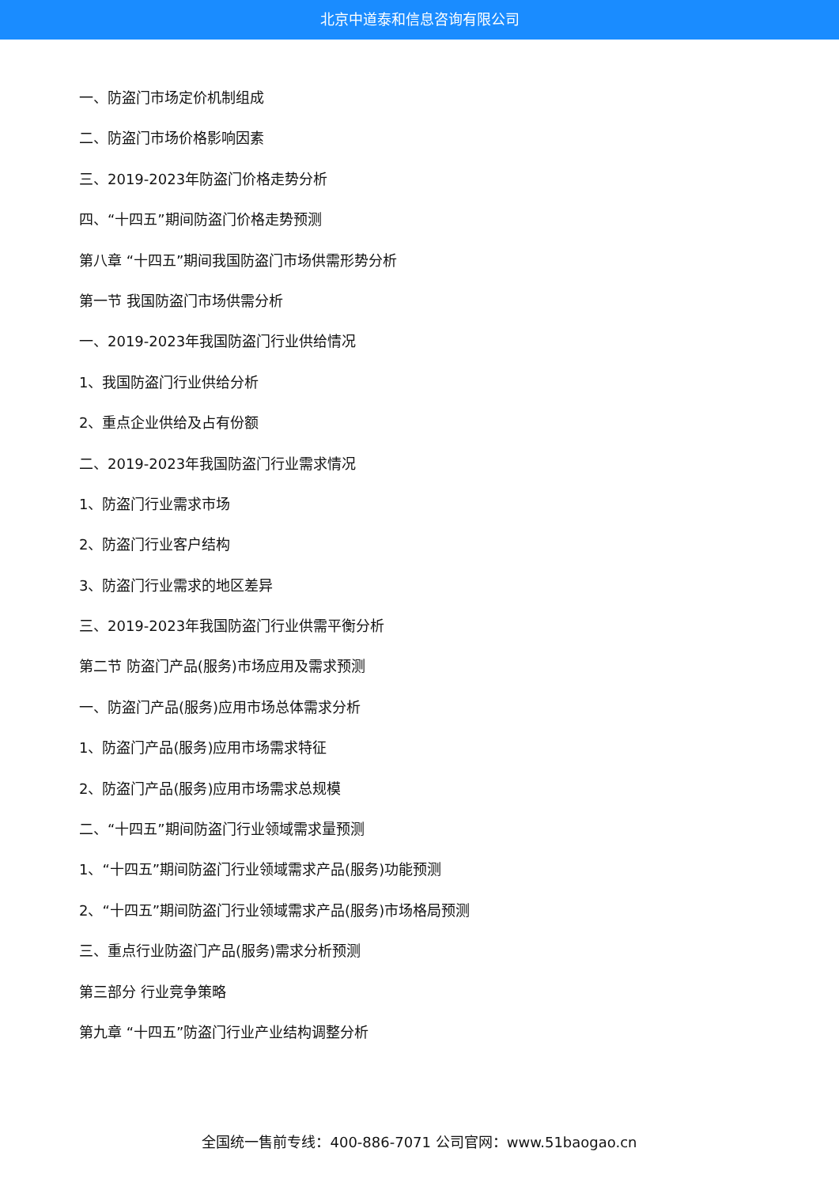北京中道泰和信息咨询有限公司
一、防盗门市场定价机制组成
二、防盗门市场价格影响因素
三、2019-2023年防盗门价格走势分析
四、“十四五”期间防盗门价格走势预测
第八章 “十四五”期间我国防盗门市场供需形势分析
第一节 我国防盗门市场供需分析
一、2019-2023年我国防盗门行业供给情况
1、我国防盗门行业供给分析
2、重点企业供给及占有份额
二、2019-2023年我国防盗门行业需求情况
1、防盗门行业需求市场
2、防盗门行业客户结构
3、防盗门行业需求的地区差异
三、2019-2023年我国防盗门行业供需平衡分析
第二节 防盗门产品(服务)市场应用及需求预测
一、防盗门产品(服务)应用市场总体需求分析
1、防盗门产品(服务)应用市场需求特征
2、防盗门产品(服务)应用市场需求总规模
二、“十四五”期间防盗门行业领域需求量预测
1、“十四五”期间防盗门行业领域需求产品(服务)功能预测
2、“十四五”期间防盗门行业领域需求产品(服务)市场格局预测
三、重点行业防盗门产品(服务)需求分析预测
第三部分 行业竞争策略
第九章 “十四五”防盗门行业产业结构调整分析
全国统一售前专线：400-886-7071 公司官网：www.51baogao.cn